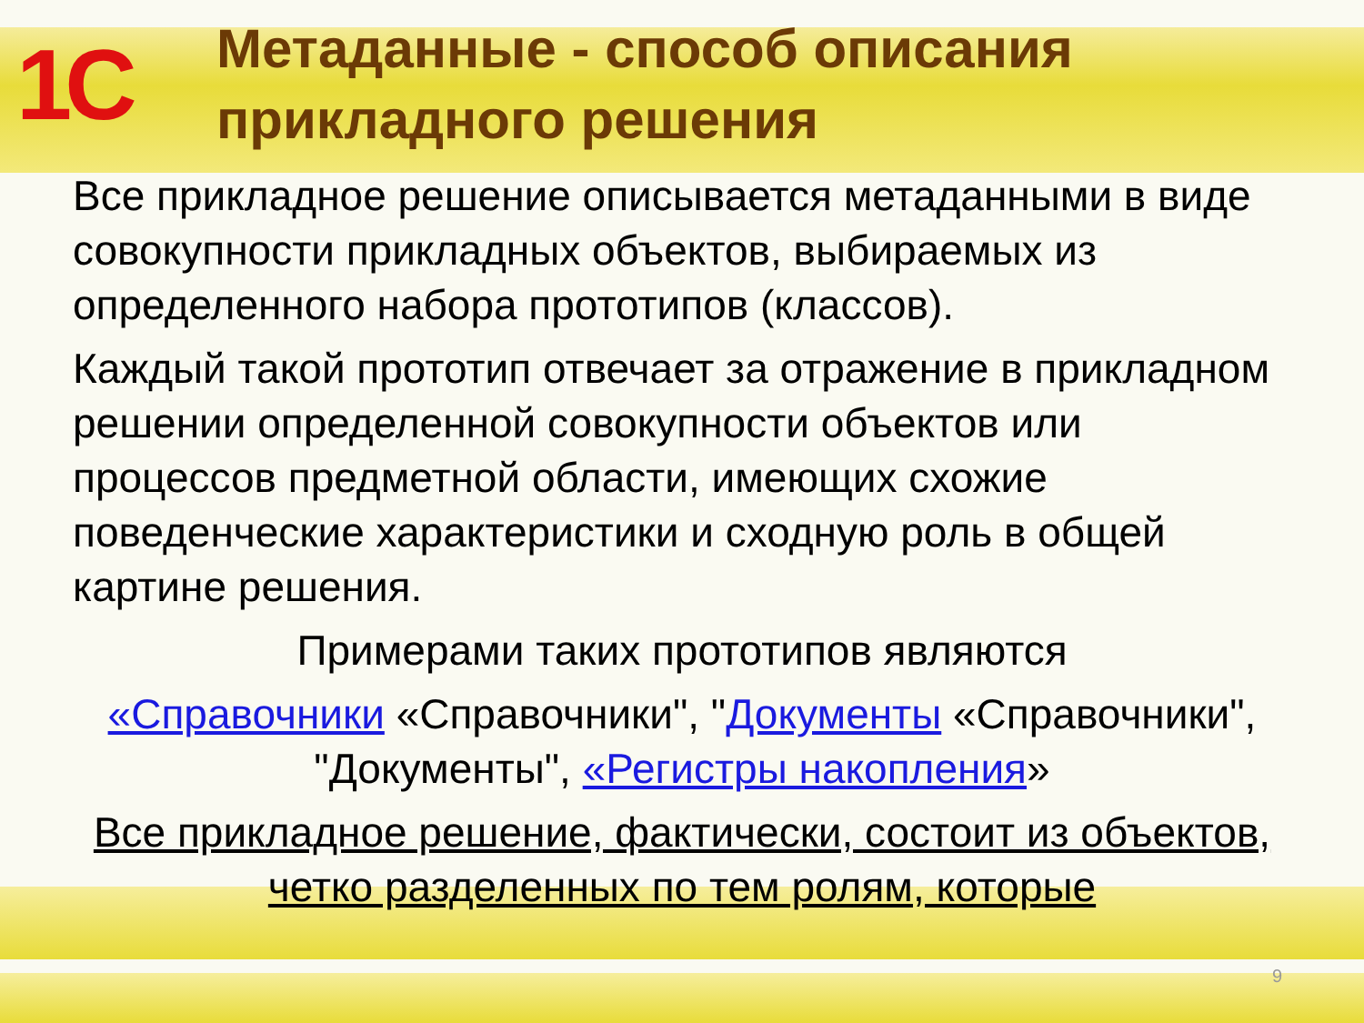1С
Метаданные - способ описания
прикладного решения
Все прикладное решение описывается метаданными в виде совокупности прикладных объектов, выбираемых из определенного набора прототипов (классов).
Каждый такой прототип отвечает за отражение в прикладном решении определенной совокупности объектов или процессов предметной области, имеющих схожие поведенческие характеристики и сходную роль в общей картине решения.
Примерами таких прототипов являются
«Справочники «Справочники", "Документы «Справочники", "Документы", «Регистры накопления»
Все прикладное решение, фактически, состоит из объектов, четко разделенных по тем ролям, которые
9